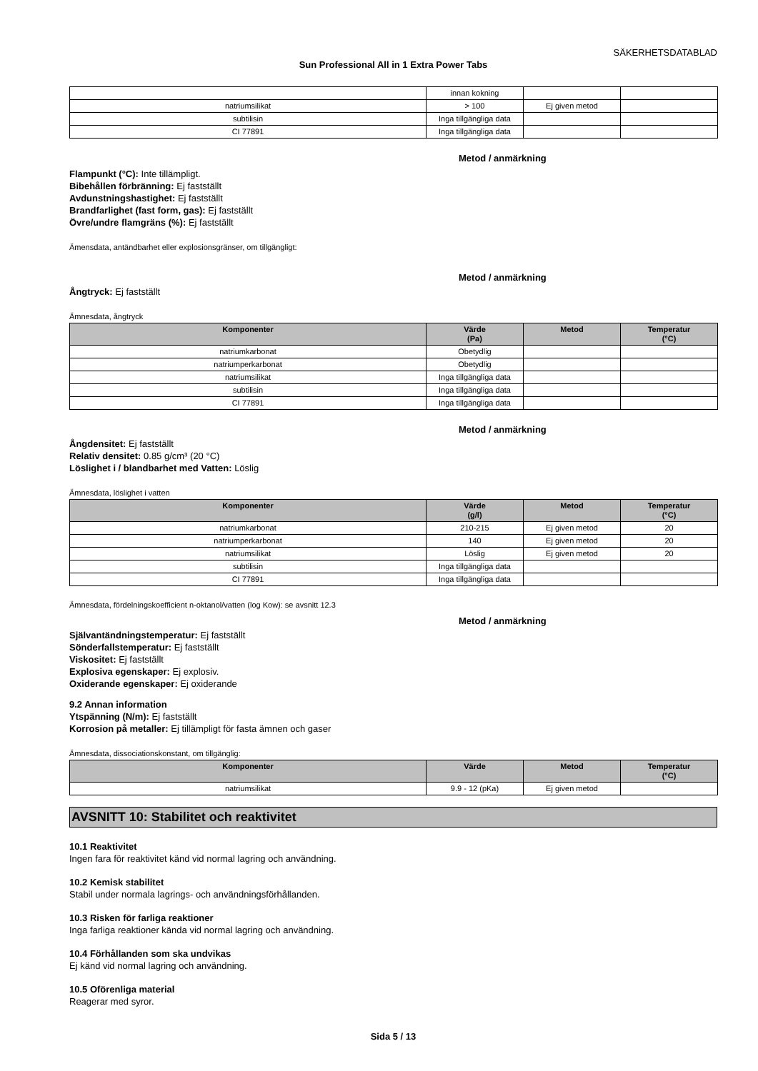SÄKERHETSDATABLAD
Sun Professional All in 1 Extra Power Tabs
| | innan kokning | | |
| natriumsilikat | > 100 | Ej given metod | |
| subtilisin | Inga tillgängliga data | | |
| CI 77891 | Inga tillgängliga data | | |
Metod / anmärkning
Flampunkt (°C): Inte tillämpligt.
Bibehållen förbränning: Ej fastställt
Avdunstningshastighet: Ej fastställt
Brandfarlighet (fast form, gas): Ej fastställt
Övre/undre flamgräns (%): Ej fastställt
Ämensdata, antändbarhet eller explosionsgränser, om tillgängligt:
Metod / anmärkning
Ångtryck: Ej fastställt
Ämnesdata, ångtryck
| Komponenter | Värde (Pa) | Metod | Temperatur (°C) |
| --- | --- | --- | --- |
| natriumkarbonat | Obetydlig | | |
| natriumperkarbonat | Obetydlig | | |
| natriumsilikat | Inga tillgängliga data | | |
| subtilisin | Inga tillgängliga data | | |
| CI 77891 | Inga tillgängliga data | | |
Metod / anmärkning
Ångdensitet: Ej fastställt
Relativ densitet: 0.85 g/cm³ (20 °C)
Löslighet i / blandbarhet med Vatten: Löslig
Ämnesdata, löslighet i vatten
| Komponenter | Värde (g/l) | Metod | Temperatur (°C) |
| --- | --- | --- | --- |
| natriumkarbonat | 210-215 | Ej given metod | 20 |
| natriumperkarbonat | 140 | Ej given metod | 20 |
| natriumsilikat | Löslig | Ej given metod | 20 |
| subtilisin | Inga tillgängliga data | | |
| CI 77891 | Inga tillgängliga data | | |
Ämnesdata, fördelningskoefficient n-oktanol/vatten (log Kow): se avsnitt 12.3
Metod / anmärkning
Självantändningstemperatur: Ej fastställt
Sönderfallstemperatur: Ej fastställt
Viskositet: Ej fastställt
Explosiva egenskaper: Ej explosiv.
Oxiderande egenskaper: Ej oxiderande
9.2 Annan information
Ytspänning (N/m): Ej fastställt
Korrosion på metaller: Ej tillämpligt för fasta ämnen och gaser
Ämnesdata, dissociationskonstant, om tillgänglig:
| Komponenter | Värde | Metod | Temperatur (°C) |
| --- | --- | --- | --- |
| natriumsilikat | 9.9 - 12 (pKa) | Ej given metod | |
AVSNITT 10: Stabilitet och reaktivitet
10.1 Reaktivitet
Ingen fara för reaktivitet känd vid normal lagring och användning.
10.2 Kemisk stabilitet
Stabil under normala lagrings- och användningsförhållanden.
10.3 Risken för farliga reaktioner
Inga farliga reaktioner kända vid normal lagring och användning.
10.4 Förhållanden som ska undvikas
Ej känd vid normal lagring och användning.
10.5 Oförenliga material
Reagerar med syror.
Sida 5 / 13